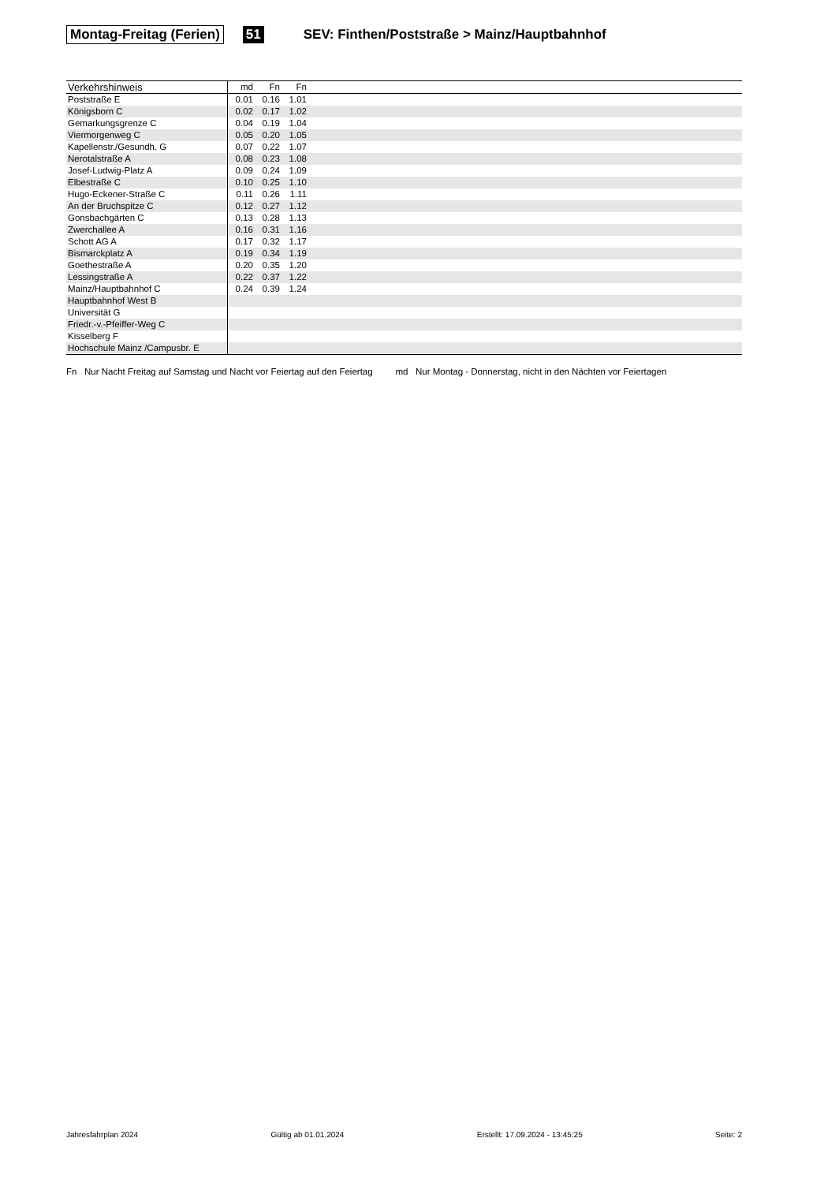Montag-Freitag (Ferien) 51 SEV: Finthen/Poststraße > Mainz/Hauptbahnhof
| Verkehrshinweis | md | Fn | Fn | |
| --- | --- | --- | --- | --- |
| Poststraße E | 0.01 | 0.16 | 1.01 | |
| Königsborn C | 0.02 | 0.17 | 1.02 | |
| Gemarkungsgrenze C | 0.04 | 0.19 | 1.04 | |
| Viermorgenweg C | 0.05 | 0.20 | 1.05 | |
| Kapellenstr./Gesundh. G | 0.07 | 0.22 | 1.07 | |
| Nerotalstraße A | 0.08 | 0.23 | 1.08 | |
| Josef-Ludwig-Platz A | 0.09 | 0.24 | 1.09 | |
| Elbestraße C | 0.10 | 0.25 | 1.10 | |
| Hugo-Eckener-Straße C | 0.11 | 0.26 | 1.11 | |
| An der Bruchspitze C | 0.12 | 0.27 | 1.12 | |
| Gonsbachgärten C | 0.13 | 0.28 | 1.13 | |
| Zwerchallee A | 0.16 | 0.31 | 1.16 | |
| Schott AG A | 0.17 | 0.32 | 1.17 | |
| Bismarckplatz A | 0.19 | 0.34 | 1.19 | |
| Goethestraße A | 0.20 | 0.35 | 1.20 | |
| Lessingstraße A | 0.22 | 0.37 | 1.22 | |
| Mainz/Hauptbahnhof C | 0.24 | 0.39 | 1.24 | |
| Hauptbahnhof West B | | | | |
| Universität G | | | | |
| Friedr.-v.-Pfeiffer-Weg C | | | | |
| Kisselberg F | | | | |
| Hochschule Mainz /Campusbr. E | | | | |
Fn Nur Nacht Freitag auf Samstag und Nacht vor Feiertag auf den Feiertag md Nur Montag - Donnerstag, nicht in den Nächten vor Feiertagen
Jahresfahrplan 2024 Gültig ab 01.01.2024 Erstellt: 17.09.2024 - 13:45:25 Seite: 2